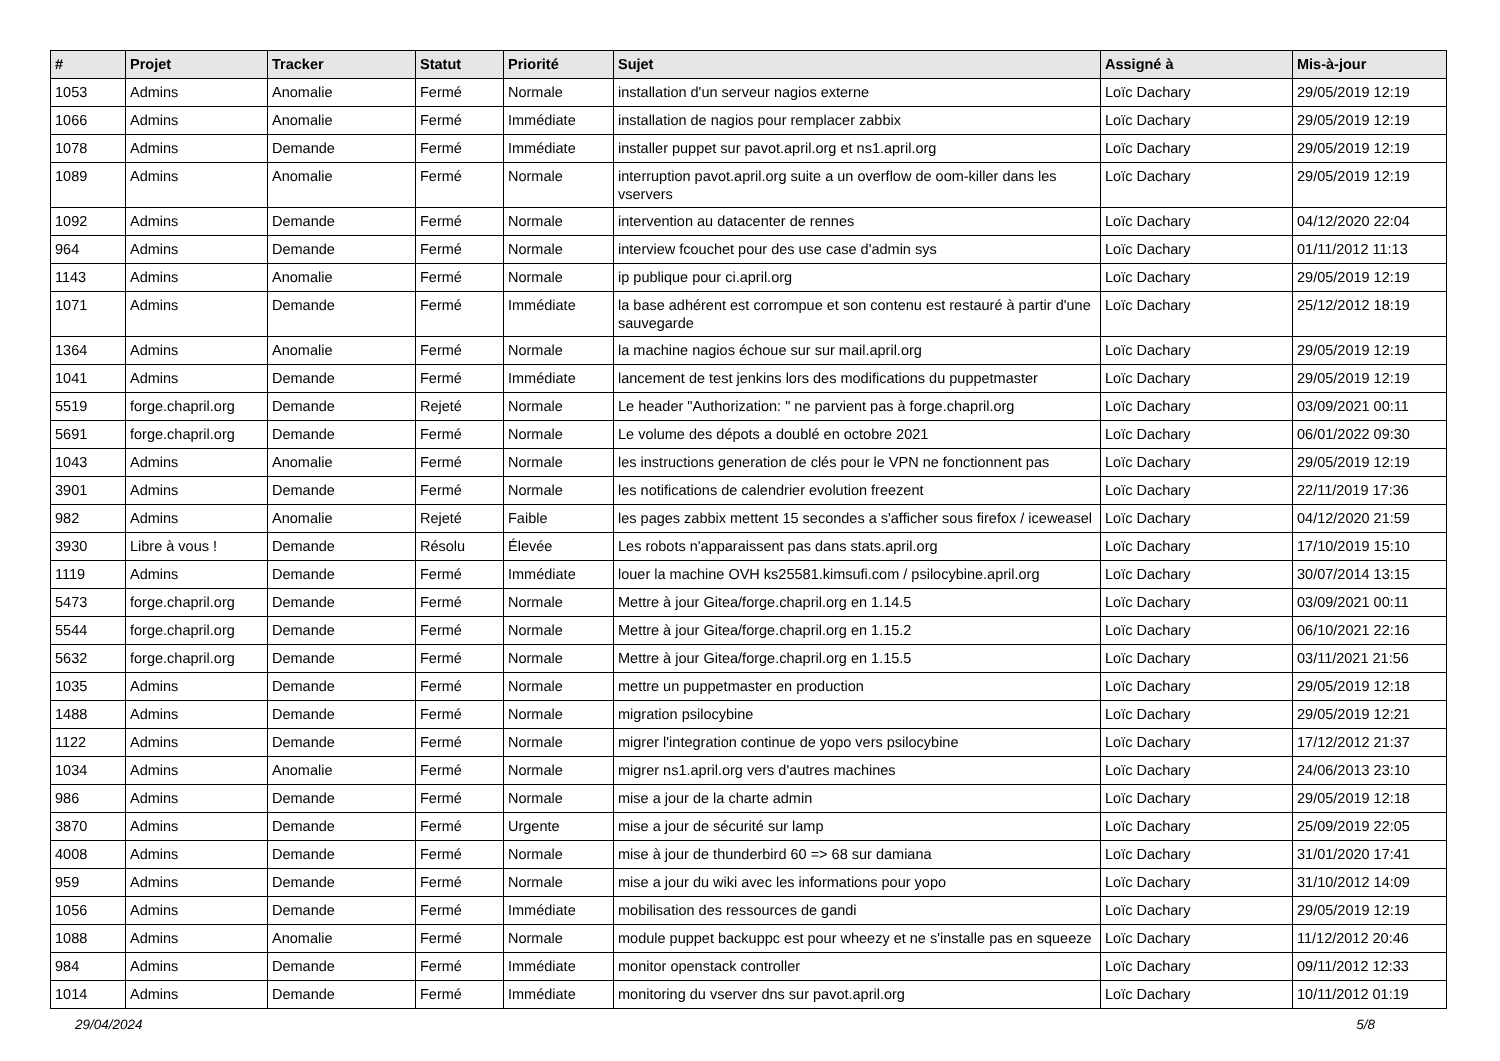| # | Projet | Tracker | Statut | Priorité | Sujet | Assigné à | Mis-à-jour |
| --- | --- | --- | --- | --- | --- | --- | --- |
| 1053 | Admins | Anomalie | Fermé | Normale | installation d'un serveur nagios externe | Loïc Dachary | 29/05/2019 12:19 |
| 1066 | Admins | Anomalie | Fermé | Immédiate | installation de nagios pour remplacer zabbix | Loïc Dachary | 29/05/2019 12:19 |
| 1078 | Admins | Demande | Fermé | Immédiate | installer puppet sur pavot.april.org et ns1.april.org | Loïc Dachary | 29/05/2019 12:19 |
| 1089 | Admins | Anomalie | Fermé | Normale | interruption pavot.april.org suite a un overflow de oom-killer dans les vservers | Loïc Dachary | 29/05/2019 12:19 |
| 1092 | Admins | Demande | Fermé | Normale | intervention au datacenter de rennes | Loïc Dachary | 04/12/2020 22:04 |
| 964 | Admins | Demande | Fermé | Normale | interview fcouchet pour des use case d'admin sys | Loïc Dachary | 01/11/2012 11:13 |
| 1143 | Admins | Anomalie | Fermé | Normale | ip publique pour ci.april.org | Loïc Dachary | 29/05/2019 12:19 |
| 1071 | Admins | Demande | Fermé | Immédiate | la base adhérent est corrompue et son contenu est restauré à partir d'une sauvegarde | Loïc Dachary | 25/12/2012 18:19 |
| 1364 | Admins | Anomalie | Fermé | Normale | la machine nagios échoue sur sur mail.april.org | Loïc Dachary | 29/05/2019 12:19 |
| 1041 | Admins | Demande | Fermé | Immédiate | lancement de test jenkins lors des modifications du puppetmaster | Loïc Dachary | 29/05/2019 12:19 |
| 5519 | forge.chapril.org | Demande | Rejeté | Normale | Le header "Authorization: " ne parvient pas à forge.chapril.org | Loïc Dachary | 03/09/2021 00:11 |
| 5691 | forge.chapril.org | Demande | Fermé | Normale | Le volume des dépots a doublé en octobre 2021 | Loïc Dachary | 06/01/2022 09:30 |
| 1043 | Admins | Anomalie | Fermé | Normale | les instructions generation de clés pour le VPN ne fonctionnent pas | Loïc Dachary | 29/05/2019 12:19 |
| 3901 | Admins | Demande | Fermé | Normale | les notifications de calendrier evolution freezent | Loïc Dachary | 22/11/2019 17:36 |
| 982 | Admins | Anomalie | Rejeté | Faible | les pages zabbix mettent 15 secondes a s'afficher sous firefox / iceweasel | Loïc Dachary | 04/12/2020 21:59 |
| 3930 | Libre à vous ! | Demande | Résolu | Élevée | Les robots n'apparaissent pas dans stats.april.org | Loïc Dachary | 17/10/2019 15:10 |
| 1119 | Admins | Demande | Fermé | Immédiate | louer la machine OVH ks25581.kimsufi.com / psilocybine.april.org | Loïc Dachary | 30/07/2014 13:15 |
| 5473 | forge.chapril.org | Demande | Fermé | Normale | Mettre à jour Gitea/forge.chapril.org en 1.14.5 | Loïc Dachary | 03/09/2021 00:11 |
| 5544 | forge.chapril.org | Demande | Fermé | Normale | Mettre à jour Gitea/forge.chapril.org en 1.15.2 | Loïc Dachary | 06/10/2021 22:16 |
| 5632 | forge.chapril.org | Demande | Fermé | Normale | Mettre à jour Gitea/forge.chapril.org en 1.15.5 | Loïc Dachary | 03/11/2021 21:56 |
| 1035 | Admins | Demande | Fermé | Normale | mettre un puppetmaster en production | Loïc Dachary | 29/05/2019 12:18 |
| 1488 | Admins | Demande | Fermé | Normale | migration psilocybine | Loïc Dachary | 29/05/2019 12:21 |
| 1122 | Admins | Demande | Fermé | Normale | migrer l'integration continue de yopo vers psilocybine | Loïc Dachary | 17/12/2012 21:37 |
| 1034 | Admins | Anomalie | Fermé | Normale | migrer ns1.april.org vers d'autres machines | Loïc Dachary | 24/06/2013 23:10 |
| 986 | Admins | Demande | Fermé | Normale | mise a jour de la charte admin | Loïc Dachary | 29/05/2019 12:18 |
| 3870 | Admins | Demande | Fermé | Urgente | mise a jour de sécurité sur lamp | Loïc Dachary | 25/09/2019 22:05 |
| 4008 | Admins | Demande | Fermé | Normale | mise à jour de thunderbird 60 => 68 sur damiana | Loïc Dachary | 31/01/2020 17:41 |
| 959 | Admins | Demande | Fermé | Normale | mise a jour du wiki avec les informations pour yopo | Loïc Dachary | 31/10/2012 14:09 |
| 1056 | Admins | Demande | Fermé | Immédiate | mobilisation des ressources de gandi | Loïc Dachary | 29/05/2019 12:19 |
| 1088 | Admins | Anomalie | Fermé | Normale | module puppet backuppc est pour wheezy et ne s'installe pas en squeeze | Loïc Dachary | 11/12/2012 20:46 |
| 984 | Admins | Demande | Fermé | Immédiate | monitor openstack controller | Loïc Dachary | 09/11/2012 12:33 |
| 1014 | Admins | Demande | Fermé | Immédiate | monitoring du vserver dns sur pavot.april.org | Loïc Dachary | 10/11/2012 01:19 |
29/04/2024 5/8